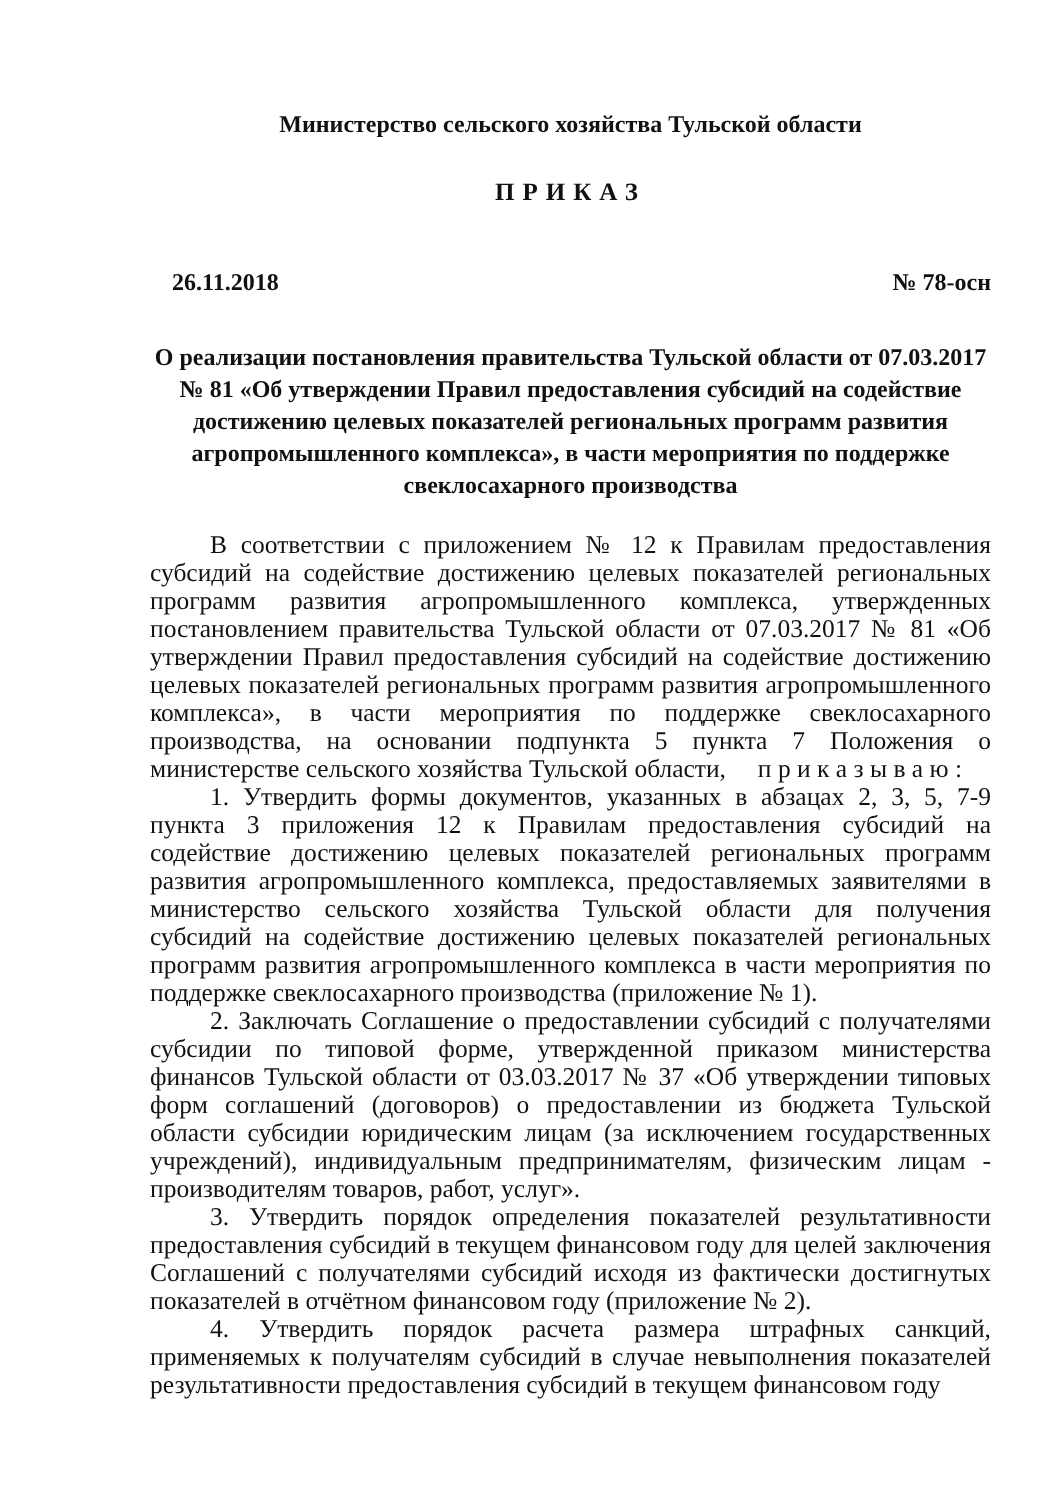Министерство сельского хозяйства Тульской области
ПРИКАЗ
26.11.2018 № 78-осн
О реализации постановления правительства Тульской области от 07.03.2017 № 81 «Об утверждении Правил предоставления субсидий на содействие достижению целевых показателей региональных программ развития агропромышленного комплекса», в части мероприятия по поддержке свеклосахарного производства
В соответствии с приложением № 12 к Правилам предоставления субсидий на содействие достижению целевых показателей региональных программ развития агропромышленного комплекса, утвержденных постановлением правительства Тульской области от 07.03.2017 № 81 «Об утверждении Правил предоставления субсидий на содействие достижению целевых показателей региональных программ развития агропромышленного комплекса», в части мероприятия по поддержке свеклосахарного производства, на основании подпункта 5 пункта 7 Положения о министерстве сельского хозяйства Тульской области, п р и к а з ы в а ю :
1. Утвердить формы документов, указанных в абзацах 2, 3, 5, 7-9 пункта 3 приложения 12 к Правилам предоставления субсидий на содействие достижению целевых показателей региональных программ развития агропромышленного комплекса, предоставляемых заявителями в министерство сельского хозяйства Тульской области для получения субсидий на содействие достижению целевых показателей региональных программ развития агропромышленного комплекса в части мероприятия по поддержке свеклосахарного производства (приложение № 1).
2. Заключать Соглашение о предоставлении субсидий с получателями субсидии по типовой форме, утвержденной приказом министерства финансов Тульской области от 03.03.2017 № 37 «Об утверждении типовых форм соглашений (договоров) о предоставлении из бюджета Тульской области субсидии юридическим лицам (за исключением государственных учреждений), индивидуальным предпринимателям, физическим лицам - производителям товаров, работ, услуг».
3. Утвердить порядок определения показателей результативности предоставления субсидий в текущем финансовом году для целей заключения Соглашений с получателями субсидий исходя из фактически достигнутых показателей в отчётном финансовом году (приложение № 2).
4. Утвердить порядок расчета размера штрафных санкций, применяемых к получателям субсидий в случае невыполнения показателей результативности предоставления субсидий в текущем финансовом году